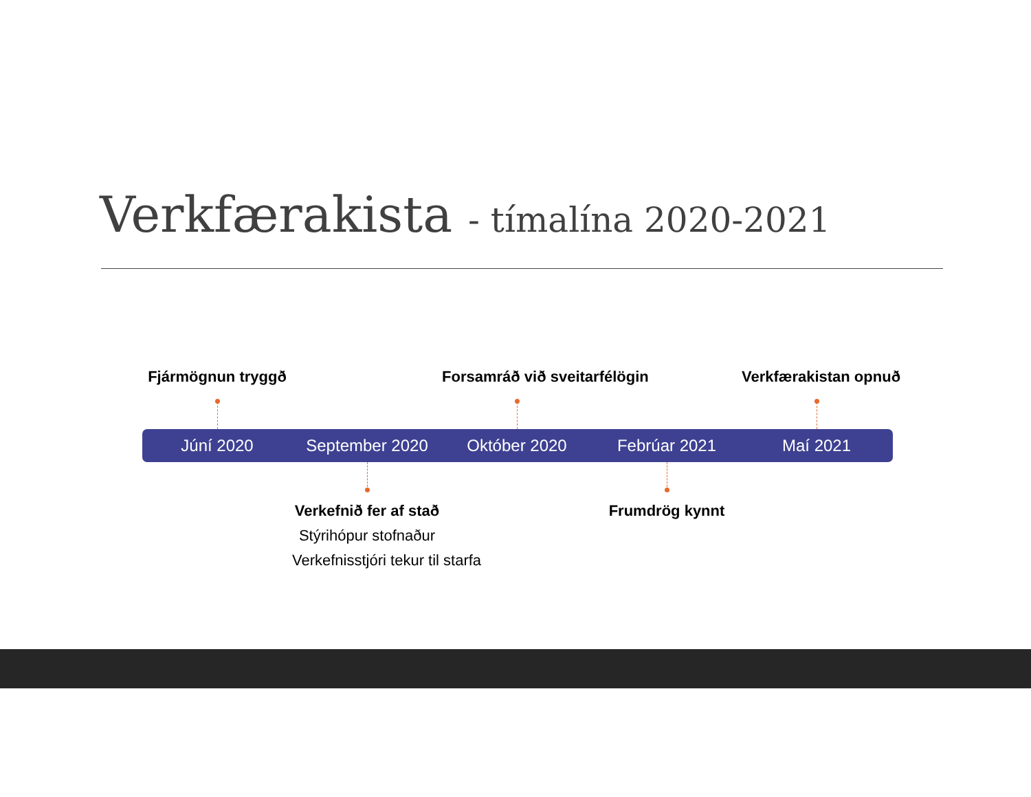Verkfærakista - tímalína 2020-2021
Fjármögnun tryggð
Forsamráð við sveitarfélögin Verkfærakistan opnuð
Júní 2020 September 2020 Október 2020 Febrúar 2021 Maí 2021
Verkefnið fer af stað
Stýrihópur stofnaður
Verkefnisstjóri tekur til starfa
Frumdrög kynnt